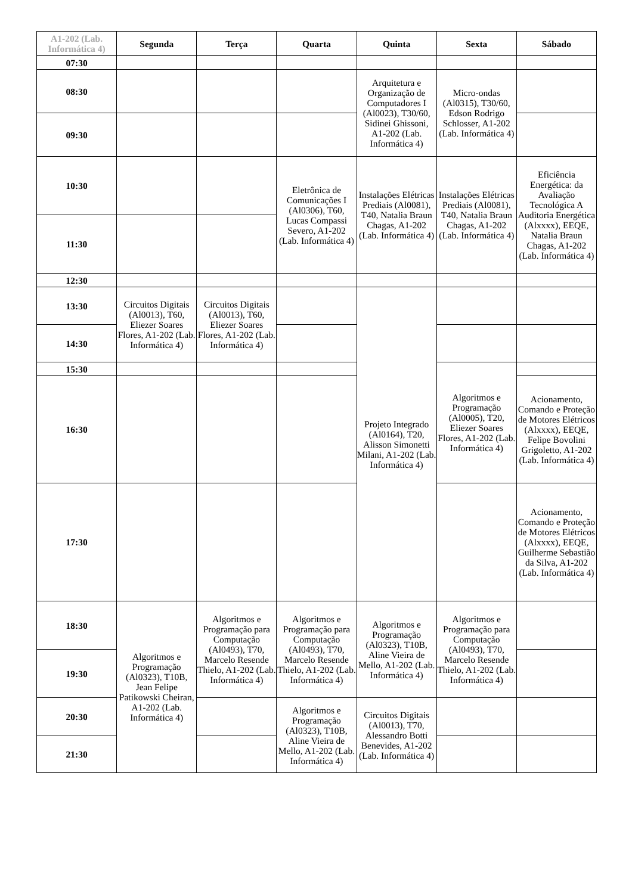| A1-202 (Lab. Informática 4) | Segunda | Terça | Quarta | Quinta | Sexta | Sábado |
| --- | --- | --- | --- | --- | --- | --- |
| 07:30 | | | | | | |
| 08:30 | | | | Arquitetura e Organização de Computadores I (Al0023), T30/60, Sidinei Ghissoni, A1-202 (Lab. Informática 4) | Micro-ondas (Al0315), T30/60, Edson Rodrigo Schlosser, A1-202 (Lab. Informática 4) | |
| 09:30 | | | | | | |
| 10:30 | | | Eletrônica de Comunicações I (Al0306), T60, Lucas Compassi Severo, A1-202 (Lab. Informática 4) | Instalações Elétricas Prediais (Al0081), T40, Natalia Braun Chagas, A1-202 (Lab. Informática 4) | Instalações Elétricas Prediais (Al0081), T40, Natalia Braun Chagas, A1-202 (Lab. Informática 4) | Eficiência Energética: da Avaliação Tecnológica A Auditoria Energética (Alxxxx), EEQE, Natalia Braun Chagas, A1-202 (Lab. Informática 4) |
| 11:30 | | | | | | |
| 12:30 | | | | | | |
| 13:30 | Circuitos Digitais (Al0013), T60, Eliezer Soares Flores, A1-202 (Lab. Informática 4) | Circuitos Digitais (Al0013), T60, Eliezer Soares Flores, A1-202 (Lab. Informática 4) | | Projeto Integrado (Al0164), T20, Alisson Simonetti Milani, A1-202 (Lab. Informática 4) | | |
| 14:30 | | | | | | |
| 15:30 | | | | | Algoritmos e Programação (Al0005), T20, Eliezer Soares Flores, A1-202 (Lab. Informática 4) | |
| 16:30 | | | | | | Acionamento, Comando e Proteção de Motores Elétricos (Alxxxx), EEQE, Felipe Bovolini Grigoletto, A1-202 (Lab. Informática 4) |
| 17:30 | | | | | | Acionamento, Comando e Proteção de Motores Elétricos (Alxxxx), EEQE, Guilherme Sebastião da Silva, A1-202 (Lab. Informática 4) |
| 18:30 | Algoritmos e Programação (Al0323), T10B, Jean Felipe Patikowski Cheiran, A1-202 (Lab. Informática 4) | Algoritmos e Programação para Computação (Al0493), T70, Marcelo Resende Thielo, A1-202 (Lab. Informática 4) | Algoritmos e Programação para Computação (Al0493), T70, Marcelo Resende Thielo, A1-202 (Lab. Informática 4) | Algoritmos e Programação (Al0323), T10B, Aline Vieira de Mello, A1-202 (Lab. Informática 4) | Algoritmos e Programação para Computação (Al0493), T70, Marcelo Resende Thielo, A1-202 (Lab. Informática 4) | |
| 19:30 | | | | | | |
| 20:30 | | | Algoritmos e Programação (Al0323), T10B, Aline Vieira de Mello, A1-202 (Lab. Informática 4) | Circuitos Digitais (Al0013), T70, Alessandro Botti Benevides, A1-202 (Lab. Informática 4) | | |
| 21:30 | | | | | | |